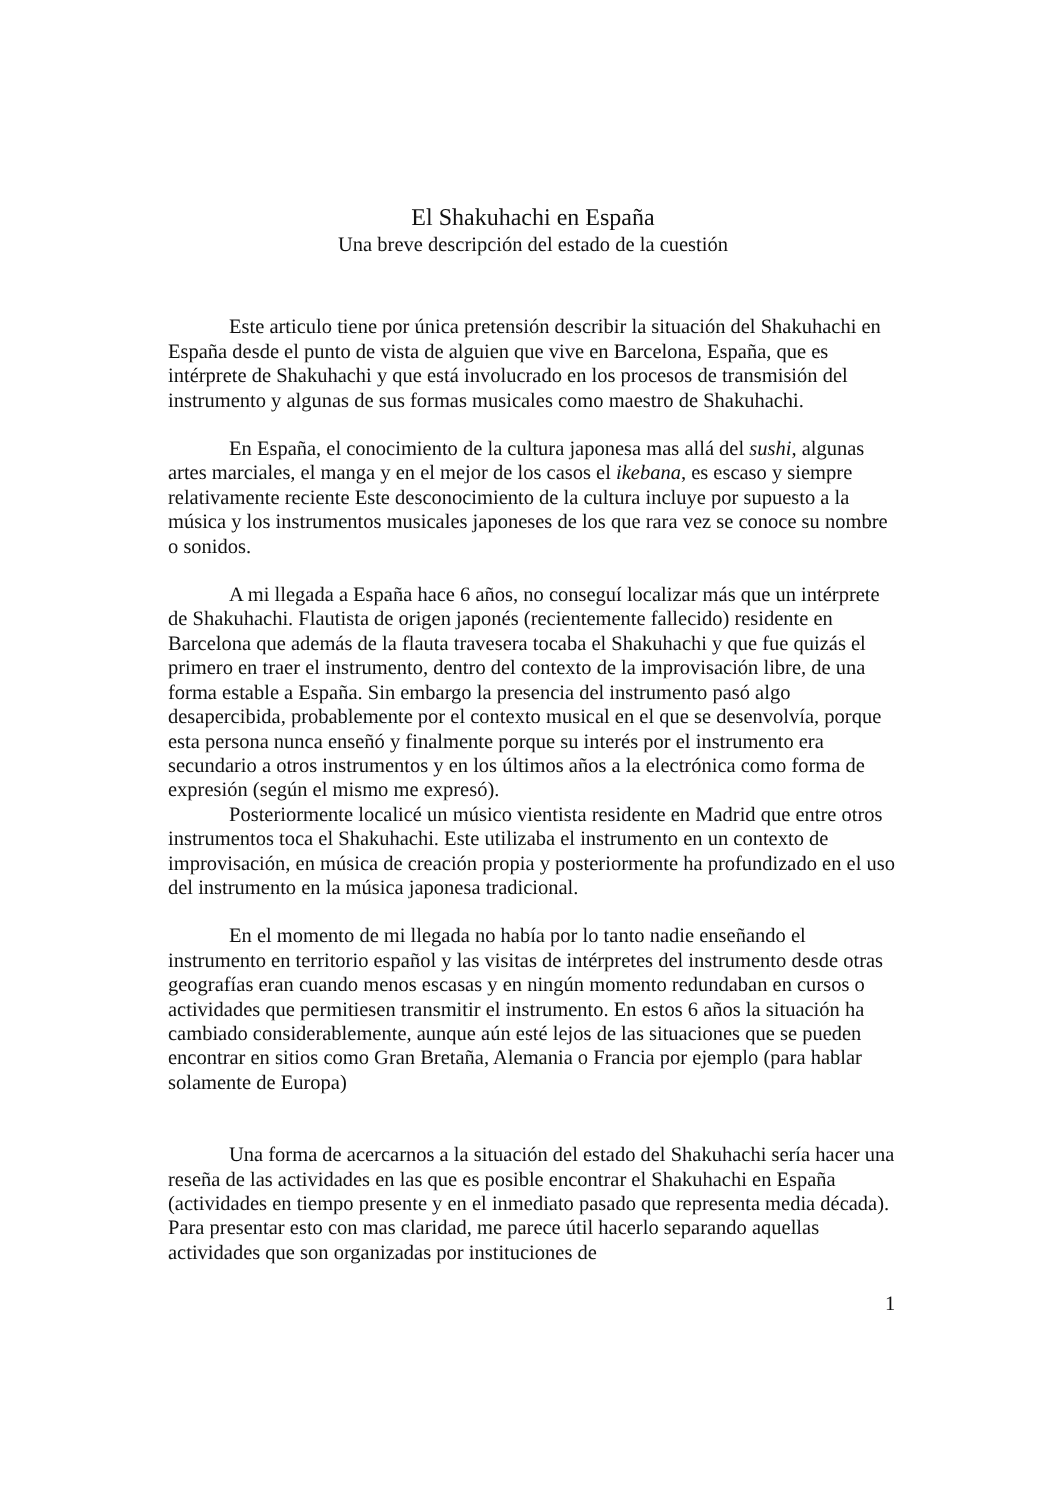El Shakuhachi en España
Una breve descripción del estado de la cuestión
Este articulo tiene por única pretensión describir la situación del Shakuhachi en España desde el punto de vista de alguien que vive en Barcelona, España, que es intérprete de Shakuhachi y que está involucrado en los procesos de transmisión del instrumento y algunas de sus formas musicales como maestro de Shakuhachi.
En España, el conocimiento de la cultura japonesa mas allá del sushi, algunas artes marciales, el manga y en el mejor de los casos el ikebana, es escaso y siempre relativamente reciente Este desconocimiento de la cultura incluye por supuesto a la música y los instrumentos musicales japoneses de los que rara vez se conoce su nombre o sonidos.
A mi llegada a España hace 6 años, no conseguí localizar más que un intérprete de Shakuhachi. Flautista de origen japonés (recientemente fallecido) residente en Barcelona que además de la flauta travesera tocaba el Shakuhachi y que fue quizás el primero en traer el instrumento, dentro del contexto de la improvisación libre, de una forma estable a España. Sin embargo la presencia del instrumento pasó algo desapercibida, probablemente por el contexto musical en el que se desenvolvía, porque esta persona nunca enseñó y finalmente porque su interés por el instrumento era secundario a otros instrumentos y en los últimos años a la electrónica como forma de expresión (según el mismo me expresó).
Posteriormente localicé un músico vientista residente en Madrid que entre otros instrumentos toca el Shakuhachi. Este utilizaba el instrumento en un contexto de improvisación, en música de creación propia y posteriormente ha profundizado en el uso del instrumento en la música japonesa tradicional.
En el momento de mi llegada no había por lo tanto nadie enseñando el instrumento en territorio español y las visitas de intérpretes del instrumento desde otras geografías eran cuando menos escasas y en ningún momento redundaban en cursos o actividades que permitiesen transmitir el instrumento. En estos 6 años la situación ha cambiado considerablemente, aunque aún esté lejos de las situaciones que se pueden encontrar en sitios como Gran Bretaña, Alemania o Francia por ejemplo (para hablar solamente de Europa)
Una forma de acercarnos a la situación del estado del Shakuhachi sería hacer una reseña de las actividades en las que es posible encontrar el Shakuhachi en España (actividades en tiempo presente y en el inmediato pasado que representa media década). Para presentar esto con mas claridad, me parece útil hacerlo separando aquellas actividades que son organizadas por instituciones de
1